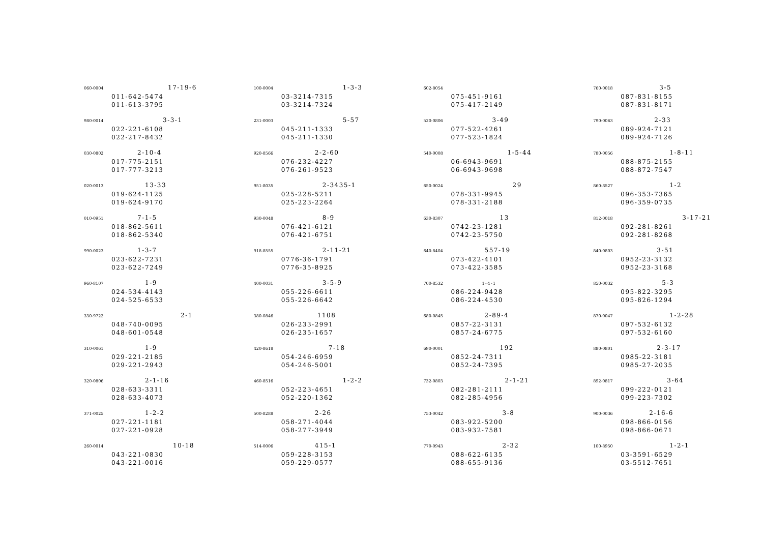060-0004 17-19-6
011-642-5474
011-613-3795
980-0014 3-3-1
022-221-6108
022-217-8432
030-0802 2-10-4
017-775-2151
017-777-3213
020-0013 13-33
019-624-1125
019-624-9170
010-0951 7-1-5
018-862-5611
018-862-5340
990-0023 1-3-7
023-622-7231
023-622-7249
960-8107 1-9
024-534-4143
024-525-6533
330-9722 2-1
048-740-0095
048-601-0548
310-0061 1-9
029-221-2185
029-221-2943
320-0806 2-1-16
028-633-3311
028-633-4073
371-0025 1-2-2
027-221-1181
027-221-0928
260-0014 10-18
043-221-0830
043-221-0016
100-0004 1-3-3
03-3214-7315
03-3214-7324
231-0003 5-57
045-211-1333
045-211-1330
920-8566 2-2-60
076-232-4227
076-261-9523
951-8035 2-3435-1
025-228-5211
025-223-2264
930-0048 8-9
076-421-6121
076-421-6751
918-8555 2-11-21
0776-36-1791
0776-35-8925
400-0031 3-5-9
055-226-6611
055-226-6642
380-0846 1108
026-233-2991
026-235-1657
420-8618 7-18
054-246-6959
054-246-5001
460-8516 1-2-2
052-223-4651
052-220-1362
500-8288 2-26
058-271-4044
058-277-3949
514-0006 415-1
059-228-3153
059-229-0577
602-8054
075-451-9161
075-417-2149
520-0806 3-49
077-522-4261
077-523-1824
540-0008 1-5-44
06-6943-9691
06-6943-9698
650-0024 29
078-331-9945
078-331-2188
630-8307 13
0742-23-1281
0742-23-5750
640-8404 557-19
073-422-4101
073-422-3585
700-8532 1-4-1
086-224-9428
086-224-4530
680-0845 2-89-4
0857-22-3131
0857-24-6775
690-0001 192
0852-24-7311
0852-24-7395
732-0803 2-1-21
082-281-2111
082-285-4956
753-0042 3-8
083-922-5200
083-932-7581
770-0943 2-32
088-622-6135
088-655-9136
760-0018 3-5
087-831-8155
087-831-8171
790-0063 2-33
089-924-7121
089-924-7126
780-0056 1-8-11
088-875-2155
088-872-7547
860-8527 1-2
096-353-7365
096-359-0735
812-0018 3-17-21
092-281-8261
092-281-8268
840-0803 3-51
0952-23-3132
0952-23-3168
850-0032 5-3
095-822-3295
095-826-1294
870-0047 1-2-28
097-532-6132
097-532-6160
880-0801 2-3-17
0985-22-3181
0985-27-2035
892-0817 3-64
099-222-0121
099-223-7302
900-0036 2-16-6
098-866-0156
098-866-0671
100-8950 1-2-1
03-3591-6529
03-5512-7651